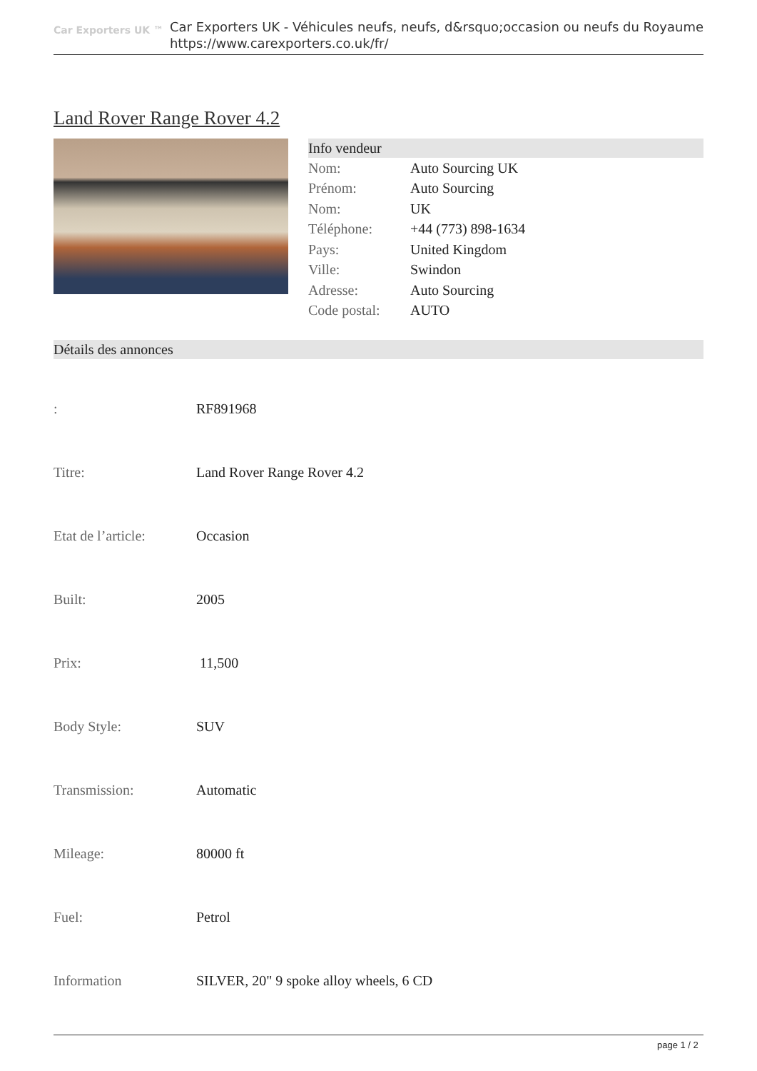Car Exporters UK ™
Car Exporters UK - Véhicules neufs, neufs, d&rsquo;occasion ou neufs du Royaume
https://www.carexporters.co.uk/fr/
Land Rover Range Rover 4.2
Info vendeur
| Nom: | Auto Sourcing UK |
| Prénom: | Auto Sourcing |
| Nom: | UK |
| Téléphone: | +44 (773) 898-1634 |
| Pays: | United Kingdom |
| Ville: | Swindon |
| Adresse: | Auto Sourcing |
| Code postal: | AUTO |
Détails des annonces
| : | RF891968 |
| Titre: | Land Rover Range Rover 4.2 |
| Etat de l’article: | Occasion |
| Built: | 2005 |
| Prix: | 11,500 |
| Body Style: | SUV |
| Transmission: | Automatic |
| Mileage: | 80000 ft |
| Fuel: | Petrol |
| Information | SILVER, 20" 9 spoke alloy wheels, 6 CD |
page 1 / 2